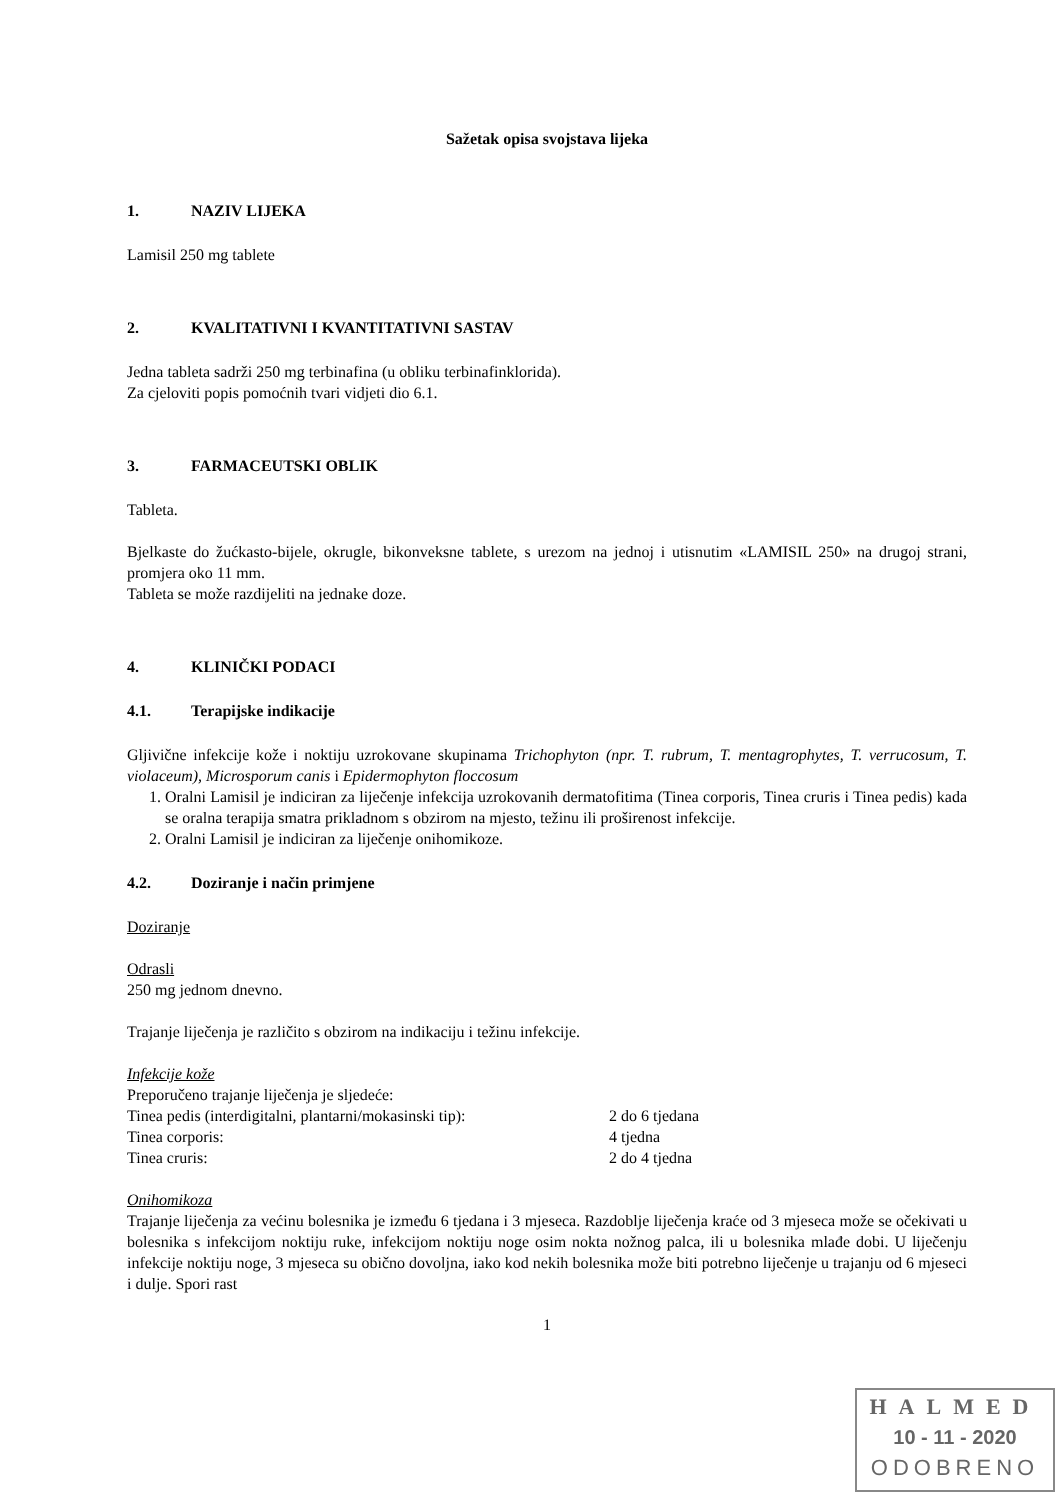Sažetak opisa svojstava lijeka
1. NAZIV LIJEKA
Lamisil 250 mg tablete
2. KVALITATIVNI I KVANTITATIVNI SASTAV
Jedna tableta sadrži 250 mg terbinafina (u obliku terbinafinklorida).
Za cjeloviti popis pomoćnih tvari vidjeti dio 6.1.
3. FARMACEUTSKI OBLIK
Tableta.
Bjelkaste do žućkasto-bijele, okrugle, bikonveksne tablete, s urezom na jednoj i utisnutim «LAMISIL 250» na drugoj strani, promjera oko 11 mm.
Tableta se može razdijeliti na jednake doze.
4. KLINIČKI PODACI
4.1. Terapijske indikacije
Gljivične infekcije kože i noktiju uzrokovane skupinama Trichophyton (npr. T. rubrum, T. mentagrophytes, T. verrucosum, T. violaceum), Microsporum canis i Epidermophyton floccosum
1. Oralni Lamisil je indiciran za liječenje infekcija uzrokovanih dermatofitima (Tinea corporis, Tinea cruris i Tinea pedis) kada se oralna terapija smatra prikladnom s obzirom na mjesto, težinu ili proširenost infekcije.
2. Oralni Lamisil je indiciran za liječenje onihomikoze.
4.2. Doziranje i način primjene
Doziranje
Odrasli
250 mg jednom dnevno.
Trajanje liječenja je različito s obzirom na indikaciju i težinu infekcije.
Infekcije kože
Preporučeno trajanje liječenja je sljedeće:
Tinea pedis (interdigitalni, plantarni/mokasinski tip):
2 do 6 tjedana
Tinea corporis: 4 tjedna
Tinea cruris: 2 do 4 tjedna
Onihomikoza
Trajanje liječenja za većinu bolesnika je između 6 tjedana i 3 mjeseca. Razdoblje liječenja kraće od 3 mjeseca može se očekivati u bolesnika s infekcijom noktiju ruke, infekcijom noktiju noge osim nokta nožnog palca, ili u bolesnika mlađe dobi. U liječenju infekcije noktiju noge, 3 mjeseca su obično dovoljna, iako kod nekih bolesnika može biti potrebno liječenje u trajanju od 6 mjeseci i dulje. Spori rast
1
HALMED
10 - 11 - 2020
ODOBRENO